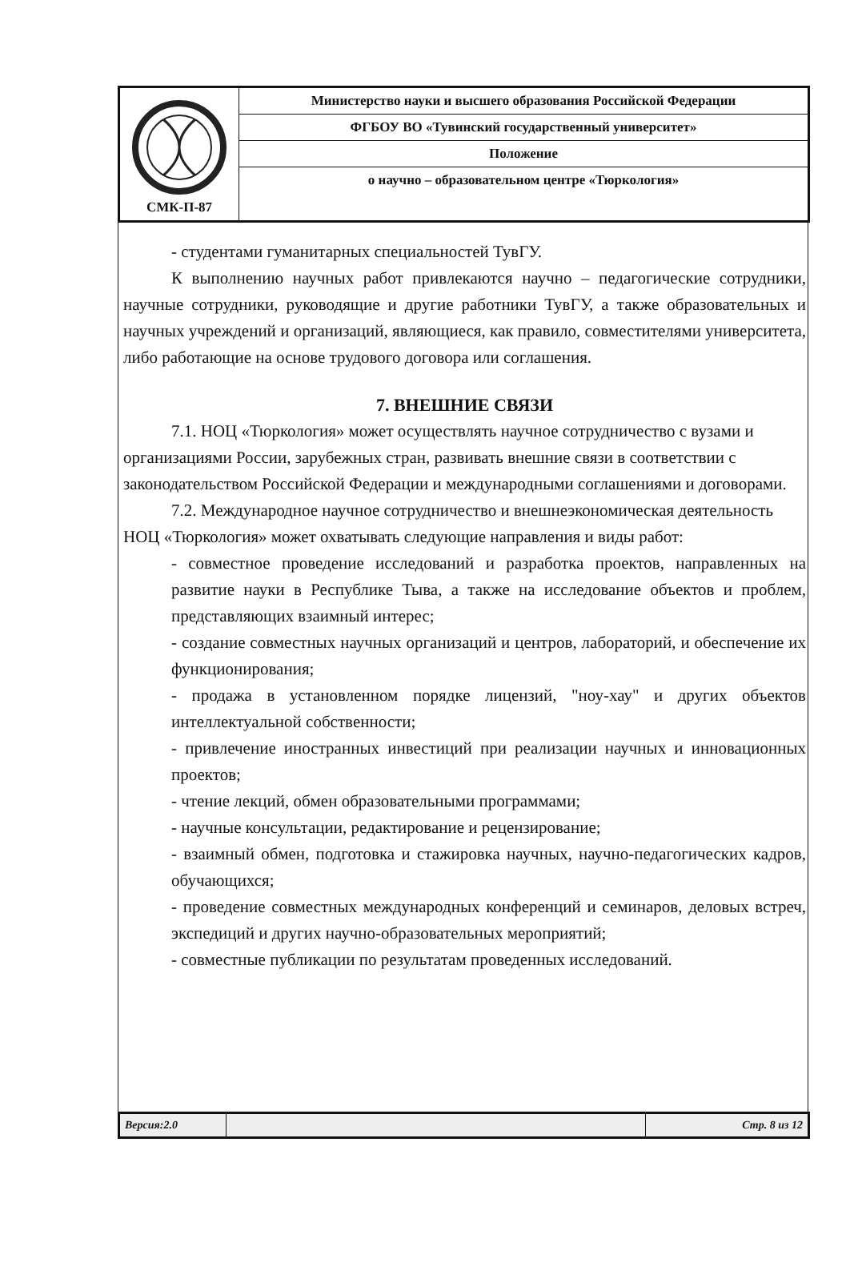| СМК-П-87 | Министерство науки и высшего образования Российской Федерации |
| | ФГБОУ ВО «Тувинский государственный университет» |
| | Положение |
| | о научно – образовательном центре «Тюркология» |
- студентами гуманитарных специальностей ТувГУ.
К выполнению научных работ привлекаются научно – педагогические сотрудники, научные сотрудники, руководящие и другие работники ТувГУ, а также образовательных и научных учреждений и организаций, являющиеся, как правило, совместителями университета, либо работающие на основе трудового договора или соглашения.
7. ВНЕШНИЕ СВЯЗИ
7.1. НОЦ «Тюркология» может осуществлять научное сотрудничество с вузами и организациями России, зарубежных стран, развивать внешние связи в соответствии с законодательством Российской Федерации и международными соглашениями и договорами.
7.2. Международное научное сотрудничество и внешнеэкономическая деятельность НОЦ «Тюркология» может охватывать следующие направления и виды работ:
- совместное проведение исследований и разработка проектов, направленных на развитие науки в Республике Тыва, а также на исследование объектов и проблем, представляющих взаимный интерес;
- создание совместных научных организаций и центров, лабораторий, и обеспечение их функционирования;
- продажа в установленном порядке лицензий, "ноу-хау" и других объектов интеллектуальной собственности;
- привлечение иностранных инвестиций при реализации научных и инновационных проектов;
- чтение лекций, обмен образовательными программами;
- научные консультации, редактирование и рецензирование;
- взаимный обмен, подготовка и стажировка научных, научно-педагогических кадров, обучающихся;
- проведение совместных международных конференций и семинаров, деловых встреч, экспедиций и других научно-образовательных мероприятий;
- совместные публикации по результатам проведенных исследований.
| Версия:2.0 | | Стр. 8 из 12 |